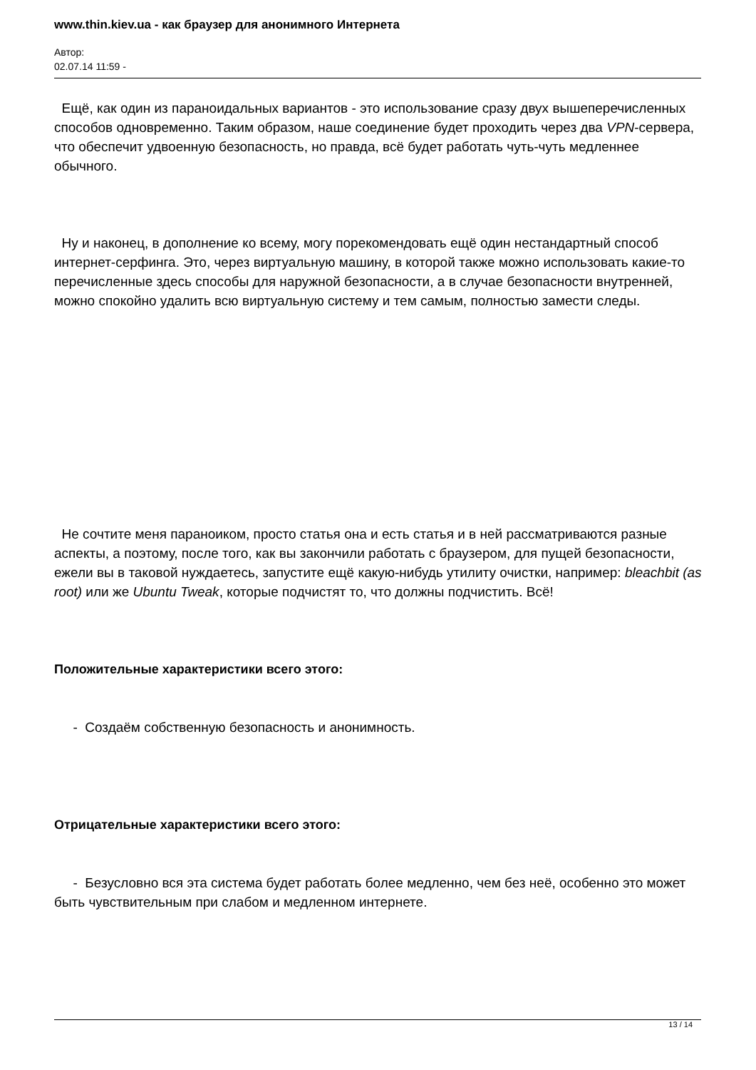www.thin.kiev.ua - как браузер для анонимного Интернета
Автор:
02.07.14 11:59 -
Ещё, как один из параноидальных вариантов - это использование сразу двух вышеперечисленных способов одновременно. Таким образом, наше соединение будет проходить через два VPN-сервера, что обеспечит удвоенную безопасность, но правда, всё будет работать чуть-чуть медленнее обычного.
Ну и наконец, в дополнение ко всему, могу порекомендовать ещё один нестандартный способ интернет-серфинга. Это, через виртуальную машину, в которой также можно использовать какие-то перечисленные здесь способы для наружной безопасности, а в случае безопасности внутренней, можно спокойно удалить всю виртуальную систему и тем самым, полностью замести следы.
Не сочтите меня параноиком, просто статья она и есть статья и в ней рассматриваются разные аспекты, а поэтому, после того, как вы закончили работать с браузером, для пущей безопасности, ежели вы в таковой нуждаетесь, запустите ещё какую-нибудь утилиту очистки, например: bleachbit (as root) или же Ubuntu Tweak, которые подчистят то, что должны подчистить. Всё!
Положительные характеристики всего этого:
- Создаём собственную безопасность и анонимность.
Отрицательные характеристики всего этого:
- Безусловно вся эта система будет работать более медленно, чем без неё, особенно это может быть чувствительным при слабом и медленном интернете.
13 / 14